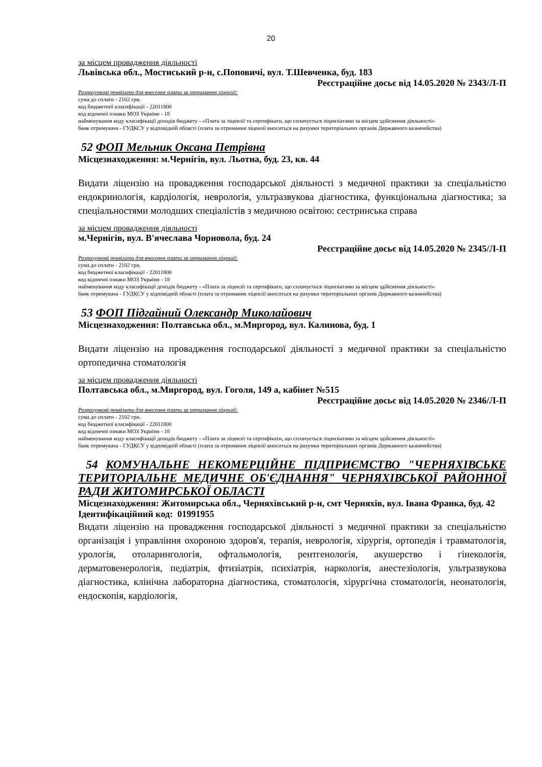20
за місцем провадження діяльності
Львівська обл., Мостиський р-н, с.Поповичі, вул. Т.Шевченка, буд. 183
Реєстраційне досьє від 14.05.2020 № 2343/Л-П
Розрахункові реквізити для внесення плати за отримання ліцензії:
сума до сплати - 2102 грн.
код бюджетної класифікації - 22011800
код відомчої ознаки МОЗ України - 18
найменування коду класифікації доходів бюджету - «Плата за ліцензії та сертифікати, що сплачується ліцензіатами за місцем здійснення діяльності»
банк отримувача - ГУДКСУ у відповідній області (плата за отримання ліцензії вноситься на рахунки територіальних органів Державного казначейства)
52 ФОП Мельник Оксана Петрівна
Місцезнаходження: м.Чернігів, вул. Льотна, буд. 23, кв. 44
Видати ліцензію на провадження господарської діяльності з медичної практики за спеціальністю ендокринологія, кардіологія, неврологія, ультразвукова діагностика, функціональна діагностика; за спеціальностями молодших спеціалістів з медичною освітою: сестринська справа
за місцем провадження діяльності
м.Чернігів, вул. В'ячеслава Чорновола, буд. 24
Реєстраційне досьє від 14.05.2020 № 2345/Л-П
Розрахункові реквізити для внесення плати за отримання ліцензії:
сума до сплати - 2102 грн.
код бюджетної класифікації - 22011800
код відомчої ознаки МОЗ України - 18
найменування коду класифікації доходів бюджету - «Плата за ліцензії та сертифікати, що сплачується ліцензіатами за місцем здійснення діяльності»
банк отримувача - ГУДКСУ у відповідній області (плата за отримання ліцензії вноситься на рахунки територіальних органів Державного казначейства)
53 ФОП Підгайний Олександр Миколайович
Місцезнаходження: Полтавська обл., м.Миргород, вул. Калинова, буд. 1
Видати ліцензію на провадження господарської діяльності з медичної практики за спеціальністю ортопедична стоматологія
за місцем провадження діяльності
Полтавська обл., м.Миргород, вул. Гоголя, 149 а, кабінет №515
Реєстраційне досьє від 14.05.2020 № 2346/Л-П
Розрахункові реквізити для внесення плати за отримання ліцензії:
сума до сплати - 2102 грн.
код бюджетної класифікації - 22011800
код відомчої ознаки МОЗ України - 18
найменування коду класифікації доходів бюджету - «Плата за ліцензії та сертифікати, що сплачується ліцензіатами за місцем здійснення діяльності»
банк отримувача - ГУДКСУ у відповідній області (плата за отримання ліцензії вноситься на рахунки територіальних органів Державного казначейства)
54 КОМУНАЛЬНЕ НЕКОМЕРЦІЙНЕ ПІДПРИЄМСТВО "ЧЕРНЯХІВСЬКЕ ТЕРИТОРІАЛЬНЕ МЕДИЧНЕ ОБ'ЄДНАННЯ" ЧЕРНЯХІВСЬКОЇ РАЙОННОЇ РАДИ ЖИТОМИРСЬКОЇ ОБЛАСТІ
Місцезнаходження: Житомирська обл., Черняхівський р-н, смт Черняхів, вул. Івана Франка, буд. 42
Ідентифікаційний код: 01991955
Видати ліцензію на провадження господарської діяльності з медичної практики за спеціальністю організація і управління охороною здоров'я, терапія, неврологія, хірургія, ортопедія і травматологія, урологія, отоларингологія, офтальмологія, рентгенологія, акушерство і гінекологія, дерматовенерологія, педіатрія, фтизіатрія, психіатрія, наркологія, анестезіологія, ультразвукова діагностика, клінічна лабораторна діагностика, стоматологія, хірургічна стоматологія, неонатологія, ендоскопія, кардіологія,